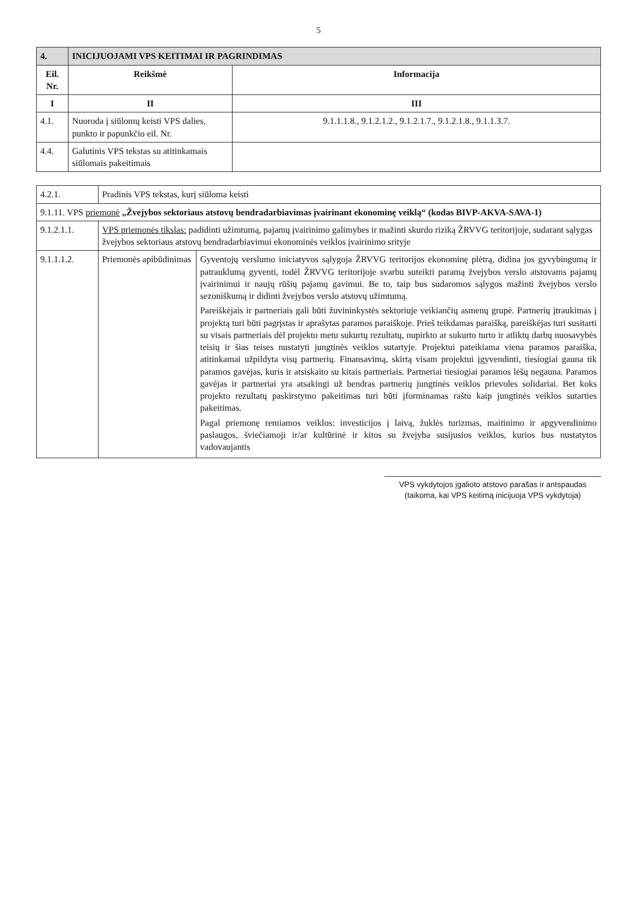5
| 4. | INICIJUOJAMI VPS KEITIMAI IR PAGRINDIMAS | |
| Eil. Nr. | Reikšmė | Informacija |
| I | II | III |
| 4.1. | Nuoroda į siūlomų keisti VPS dalies, punkto ir papunkčio eil. Nr. | 9.1.1.1.8., 9.1.2.1.2., 9.1.2.1.7., 9.1.2.1.8., 9.1.1.3.7. |
| 4.4. | Galutinis VPS tekstas su atitinkamais siūlomais pakeitimais | |
| 4.2.1. | Pradinis VPS tekstas, kurį siūloma keisti | |
| 9.1.11. VPS priemonė „Žvejybos sektoriaus atstovų bendradarbiavimas įvairinant ekonominę veiklą“ (kodas BIVP-AKVA-SAVA-1) | | |
| 9.1.2.1.1. | VPS priemonės tikslas: padidinti užimtumą, pajamų įvairinimo galimybes ir mažinti skurdo riziką ŽRVVG teritorijoje, sudarant sąlygas žvejybos sektoriaus atstovų bendradarbiavimui ekonominės veiklos įvairinimo srityje | |
| 9.1.1.1.2. | Priemonės apibūdinimas | Gyventojų verslumo iniciatyvos sąlygoja ŽRVVG teritorijos ekonominę plėtrą, didina jos gyvybingumą ir patrauklumą gyventi, todėl ŽRVVG teritorijoje svarbu suteikti paramą žvejybos verslo atstovams pajamų įvairinimui ir naujų rūšių pajamų gavimui. Be to, taip bus sudaromos sąlygos mažinti žvejybos verslo sezoniškumą ir didinti žvejybos verslo atstovų užimtumą. Pareiškėjais ir partneriais gali būti žuvininkystės sektoriuje veikiančių asmenų grupė. Partnerių įtraukimas į projektą turi būti pagrįstas ir aprašytas paramos paraiškoje. Prieš teikdamas paraišką, pareiškėjas turi susitarti su visais partneriais dėl projekto metu sukurtų rezultatų, nupirkto ar sukurto turto ir atliktų darbų nuosavybės teisių ir šias teises nustatyti jungtinės veiklos sutartyje. Projektui pateikiama viena paramos paraiška, atitinkamai užpildyta visų partnerių. Finansavimą, skirtą visam projektui įgyvendinti, tiesiogiai gauna tik paramos gavėjas, kuris ir atsiskaito su kitais partneriais. Partneriai tiesiogiai paramos lėšų negauna. Paramos gavėjas ir partneriai yra atsakingi už bendras partnerių jungtinės veiklos prievoles solidariai. Bet koks projekto rezultatų paskirstymo pakeitimas turi būti įforminamas raštu kaip jungtinės veiklos sutarties pakeitimas. Pagal priemonę remiamos veiklos: investicijos į laivą, žuklės turizmas, maitinimo ir apgyvendinimo paslaugos, šviečiamoji ir/ar kultūrinė ir kitos su žvejyba susijusios veiklos, kurios bus nustatytos vadovaujantis |
VPS vykdytojos įgalioto atstovo parašas ir antspaudas
(taikoma, kai VPS keitimą inicijuoja VPS vykdytoja)